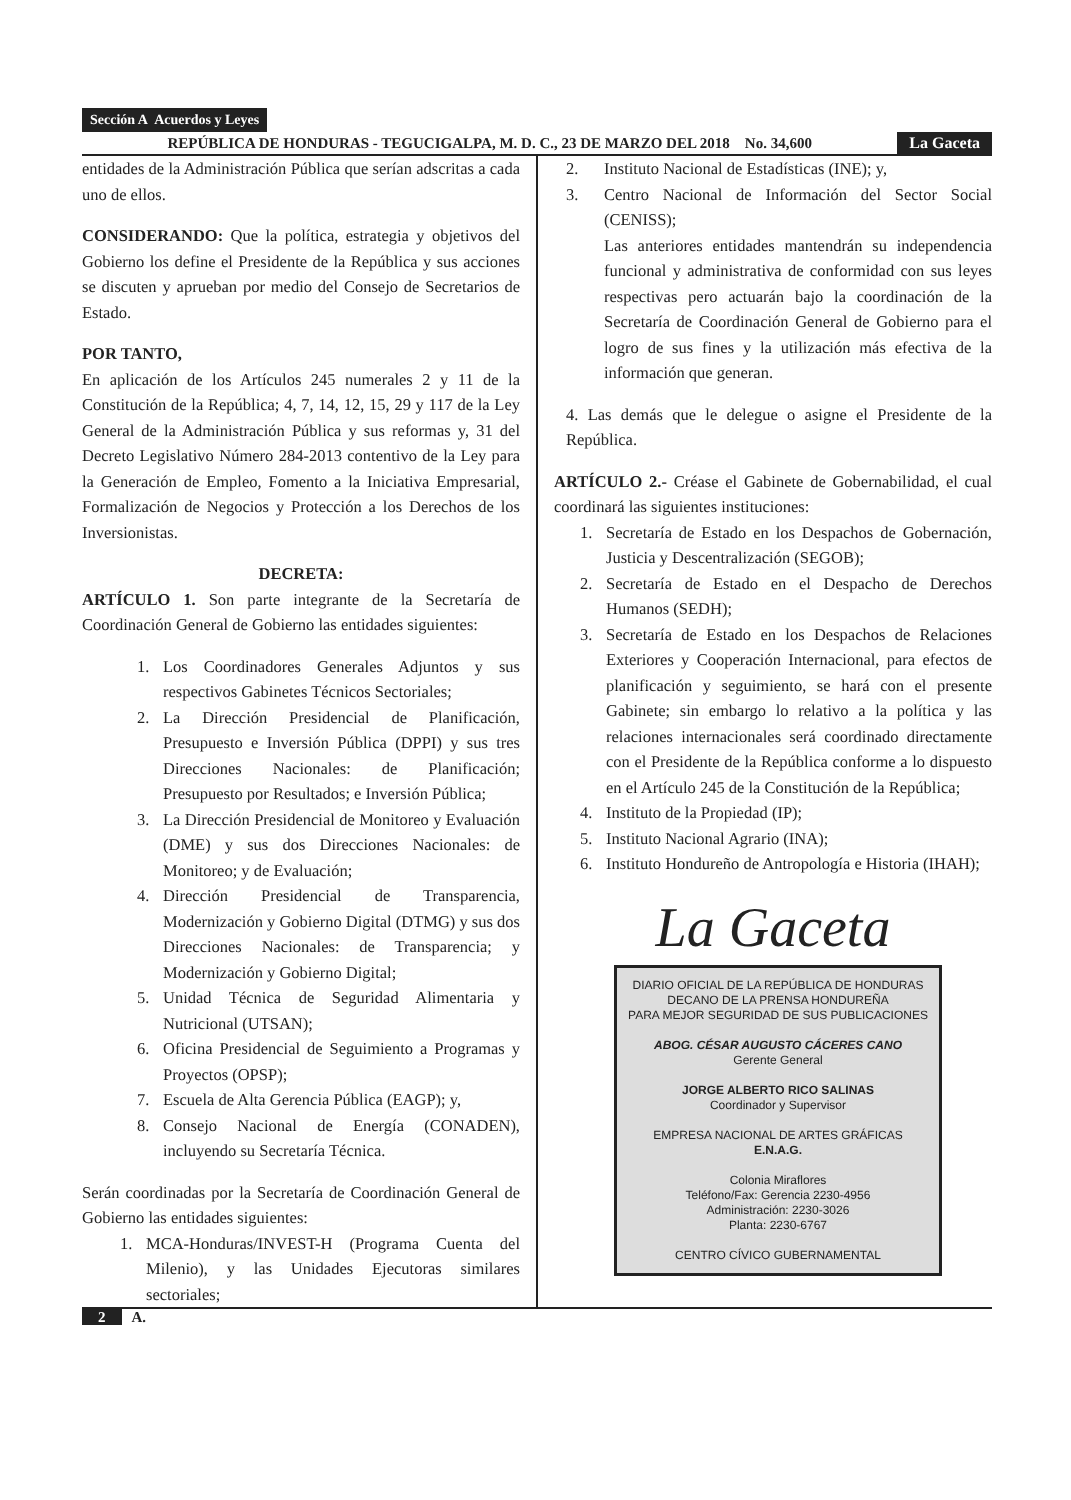Sección A Acuerdos y Leyes
REPÚBLICA DE HONDURAS - TEGUCIGALPA, M. D. C., 23 DE MARZO DEL 2018 No. 34,600
La Gaceta
entidades de la Administración Pública que serían adscritas a cada uno de ellos.
CONSIDERANDO: Que la política, estrategia y objetivos del Gobierno los define el Presidente de la República y sus acciones se discuten y aprueban por medio del Consejo de Secretarios de Estado.
POR TANTO,
En aplicación de los Artículos 245 numerales 2 y 11 de la Constitución de la República; 4, 7, 14, 12, 15, 29 y 117 de la Ley General de la Administración Pública y sus reformas y, 31 del Decreto Legislativo Número 284-2013 contentivo de la Ley para la Generación de Empleo, Fomento a la Iniciativa Empresarial, Formalización de Negocios y Protección a los Derechos de los Inversionistas.
DECRETA:
ARTÍCULO 1. Son parte integrante de la Secretaría de Coordinación General de Gobierno las entidades siguientes:
1. Los Coordinadores Generales Adjuntos y sus respectivos Gabinetes Técnicos Sectoriales;
2. La Dirección Presidencial de Planificación, Presupuesto e Inversión Pública (DPPI) y sus tres Direcciones Nacionales: de Planificación; Presupuesto por Resultados; e Inversión Pública;
3. La Dirección Presidencial de Monitoreo y Evaluación (DME) y sus dos Direcciones Nacionales: de Monitoreo; y de Evaluación;
4. Dirección Presidencial de Transparencia, Modernización y Gobierno Digital (DTMG) y sus dos Direcciones Nacionales: de Transparencia; y Modernización y Gobierno Digital;
5. Unidad Técnica de Seguridad Alimentaria y Nutricional (UTSAN);
6. Oficina Presidencial de Seguimiento a Programas y Proyectos (OPSP);
7. Escuela de Alta Gerencia Pública (EAGP); y,
8. Consejo Nacional de Energía (CONADEN), incluyendo su Secretaría Técnica.
Serán coordinadas por la Secretaría de Coordinación General de Gobierno las entidades siguientes:
1. MCA-Honduras/INVEST-H (Programa Cuenta del Milenio), y las Unidades Ejecutoras similares sectoriales;
2. Instituto Nacional de Estadísticas (INE); y,
3. Centro Nacional de Información del Sector Social (CENISS);
Las anteriores entidades mantendrán su independencia funcional y administrativa de conformidad con sus leyes respectivas pero actuarán bajo la coordinación de la Secretaría de Coordinación General de Gobierno para el logro de sus fines y la utilización más efectiva de la información que generan.
4. Las demás que le delegue o asigne el Presidente de la República.
ARTÍCULO 2.- Créase el Gabinete de Gobernabilidad, el cual coordinará las siguientes instituciones:
1. Secretaría de Estado en los Despachos de Gobernación, Justicia y Descentralización (SEGOB);
2. Secretaría de Estado en el Despacho de Derechos Humanos (SEDH);
3. Secretaría de Estado en los Despachos de Relaciones Exteriores y Cooperación Internacional, para efectos de planificación y seguimiento, se hará con el presente Gabinete; sin embargo lo relativo a la política y las relaciones internacionales será coordinado directamente con el Presidente de la República conforme a lo dispuesto en el Artículo 245 de la Constitución de la República;
4. Instituto de la Propiedad (IP);
5. Instituto Nacional Agrario (INA);
6. Instituto Hondureño de Antropología e Historia (IHAH);
La Gaceta
DIARIO OFICIAL DE LA REPÚBLICA DE HONDURAS
DECANO DE LA PRENSA HONDUREÑA
PARA MEJOR SEGURIDAD DE SUS PUBLICACIONES
ABOG. CÉSAR AUGUSTO CÁCERES CANO
Gerente General
JORGE ALBERTO RICO SALINAS
Coordinador y Supervisor
EMPRESA NACIONAL DE ARTES GRÁFICAS
E.N.A.G.
Colonia Miraflores
Teléfono/Fax: Gerencia 2230-4956
Administración: 2230-3026
Planta: 2230-6767
CENTRO CÍVICO GUBERNAMENTAL
2 A.